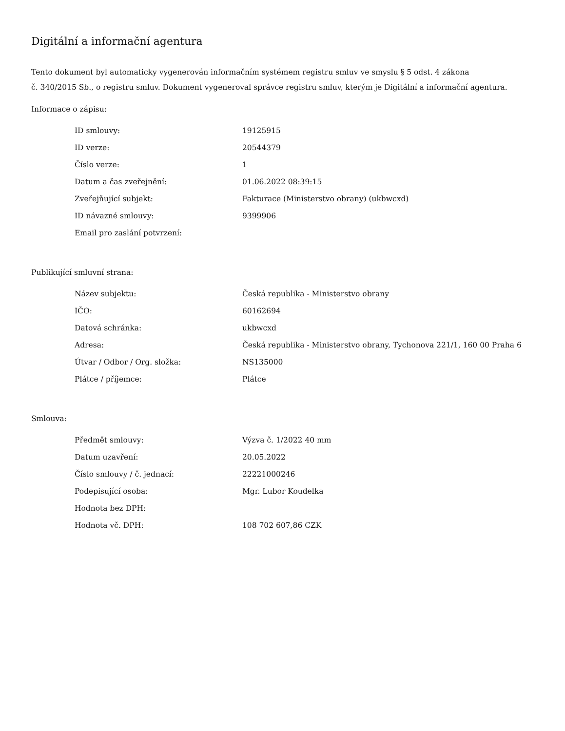Digitální a informační agentura
Tento dokument byl automaticky vygenerován informačním systémem registru smluv ve smyslu § 5 odst. 4 zákona
č. 340/2015 Sb., o registru smluv. Dokument vygeneroval správce registru smluv, kterým je Digitální a informační agentura.
Informace o zápisu:
| ID smlouvy: | 19125915 |
| ID verze: | 20544379 |
| Číslo verze: | 1 |
| Datum a čas zveřejnění: | 01.06.2022 08:39:15 |
| Zveřejňující subjekt: | Fakturace (Ministerstvo obrany) (ukbwcxd) |
| ID návazné smlouvy: | 9399906 |
| Email pro zaslání potvrzení: | |
Publikující smluvní strana:
| Název subjektu: | Česká republika - Ministerstvo obrany |
| IČO: | 60162694 |
| Datová schránka: | ukbwcxd |
| Adresa: | Česká republika - Ministerstvo obrany, Tychonova 221/1, 160 00 Praha 6 |
| Útvar / Odbor / Org. složka: | NS135000 |
| Plátce / příjemce: | Plátce |
Smlouva:
| Předmět smlouvy: | Výzva č. 1/2022 40 mm |
| Datum uzavření: | 20.05.2022 |
| Číslo smlouvy / č. jednací: | 22221000246 |
| Podepisující osoba: | Mgr. Lubor Koudelka |
| Hodnota bez DPH: | |
| Hodnota vč. DPH: | 108 702 607,86 CZK |